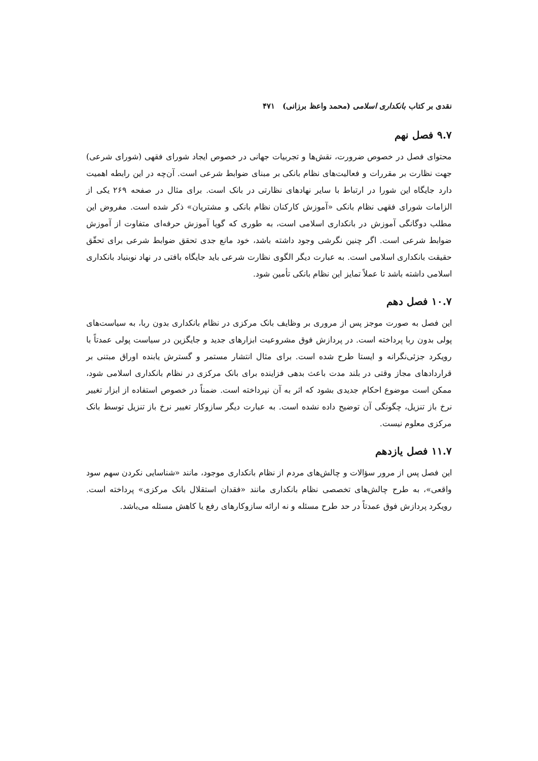نقدی بر کتاب بانکداری اسلامی (محمد واعظ برزانی) ۴۷۱
۹.۷ فصل نهم
محتوای فصل در خصوص ضرورت، نقش‌ها و تجربیات جهانی در خصوص ایجاد شورای فقهی (شورای شرعی) جهت نظارت بر مقررات و فعالیت‌های نظام بانکی بر مبنای ضوابط شرعی است. آن‌چه در این رابطه اهمیت دارد جایگاه این شورا در ارتباط با سایر نهادهای نظارتی در بانک است. برای مثال در صفحه ۲۶۹ یکی از الزامات شورای فقهی نظام بانکی «آموزش کارکنان نظام بانکی و مشتریان» ذکر شده است. مفروض این مطلب دوگانگی آموزش در بانکداری اسلامی است، به طوری که گویا آموزش حرفه‌ای متفاوت از آموزش ضوابط شرعی است. اگر چنین نگرشی وجود داشته باشد، خود مانع جدی تحقق ضوابط شرعی برای تحقّق حقیقت بانکداری اسلامی است. به عبارت دیگر الگوی نظارت شرعی باید جایگاه بافتی در نهاد نوبنیاد بانکداری اسلامی داشته باشد تا عملاً تمایز این نظام بانکی تأمین شود.
۱۰.۷ فصل دهم
این فصل به صورت موجز پس از مروری بر وظایف بانک مرکزی در نظام بانکداری بدون ربا، به سیاست‌های پولی بدون ربا پرداخته است. در پردازش فوق مشروعیت ابزارهای جدید و جایگزین در سیاست پولی عمدتاً با رویکرد جزئی‌نگرانه و ایستا طرح شده است. برای مثال انتشار مستمر و گسترش یابنده اوراق مبتنی بر قراردادهای مجاز وقتی در بلند مدت باعث بدهی فزاینده برای بانک مرکزی در نظام بانکداری اسلامی شود، ممکن است موضوع احکام جدیدی بشود که اثر به آن نپرداخته است. ضمناً در خصوص استفاده از ابزار تغییر نرخ باز تنزیل، چگونگی آن توضیح داده نشده است. به عبارت دیگر سازوکار تغییر نرخ باز تنزیل توسط بانک مرکزی معلوم نیست.
۱۱.۷ فصل یازدهم
این فصل پس از مرور سؤالات و چالش‌های مردم از نظام بانکداری موجود، مانند «شناسایی نکردن سهم سود واقعی»، به طرح چالش‌های تخصصی نظام بانکداری مانند «فقدان استقلال بانک مرکزی» پرداخته است. رویکرد پردازش فوق عمدتاً در حد طرح مسئله و نه ارائه سازوکارهای رفع یا کاهش مسئله می‌باشد.